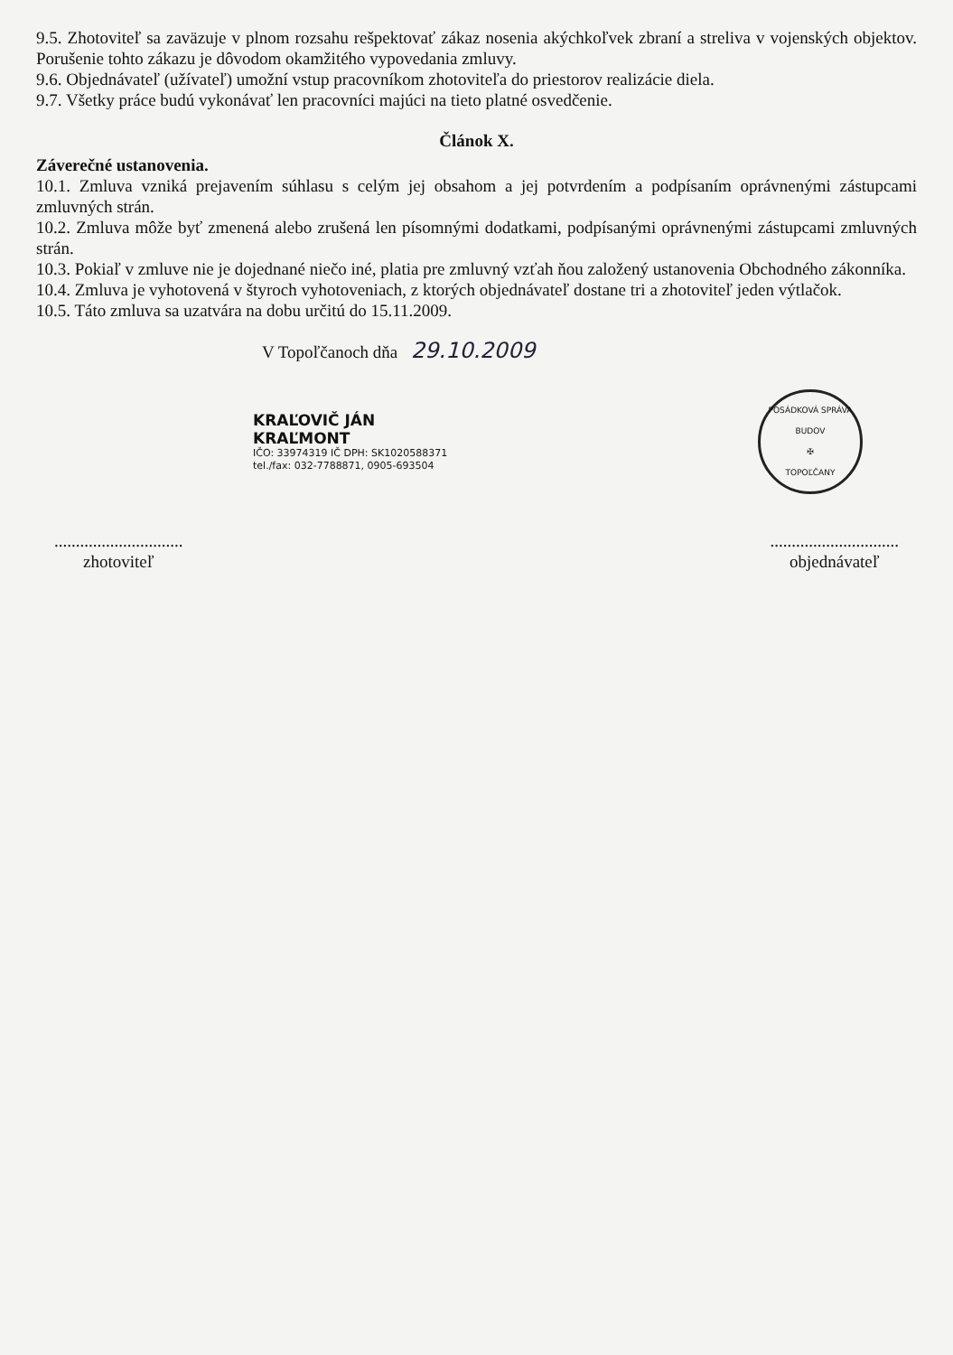9.5. Zhotoviteľ sa zaväzuje v plnom rozsahu rešpektovať zákaz nosenia akýchkoľvek zbraní a streliva v vojenských objektov. Porušenie tohto zákazu je dôvodom okamžitého vypovedania zmluvy.
9.6. Objednávateľ (užívateľ) umožní vstup pracovníkom zhotoviteľa do priestorov realizácie diela.
9.7. Všetky práce budú vykonávať len pracovníci majúci na tieto platné osvedčenie.
Článok X.
Záverečné ustanovenia.
10.1. Zmluva vzniká prejavením súhlasu s celým jej obsahom a jej potvrdením a podpísaním oprávnenými zástupcami zmluvných strán.
10.2. Zmluva môže byť zmenená alebo zrušená len písomnými dodatkami, podpísanými oprávnenými zástupcami zmluvných strán.
10.3. Pokiaľ v zmluve nie je dojednané niečo iné, platia pre zmluvný vzťah ňou založený ustanovenia Obchodného zákonníka.
10.4. Zmluva je vyhotovená v štyroch vyhotoveniach, z ktorých objednávateľ dostane tri a zhotoviteľ jeden výtlačok.
10.5. Táto zmluva sa uzatvára na dobu určitú do 15.11.2009.
V Topoľčanoch dňa 29.10.2009
KRAĽOVIČ JÁN
KRAĽMONT
IČO: 33974319 IČ DPH: SK1020588371
tel./fax: 032-7788871, 0905-693504
POSÁDKOVÁ SPRÁVA BUDOV
✠
TOPOĽČANY
..............................
zhotoviteľ
..............................
objednávateľ